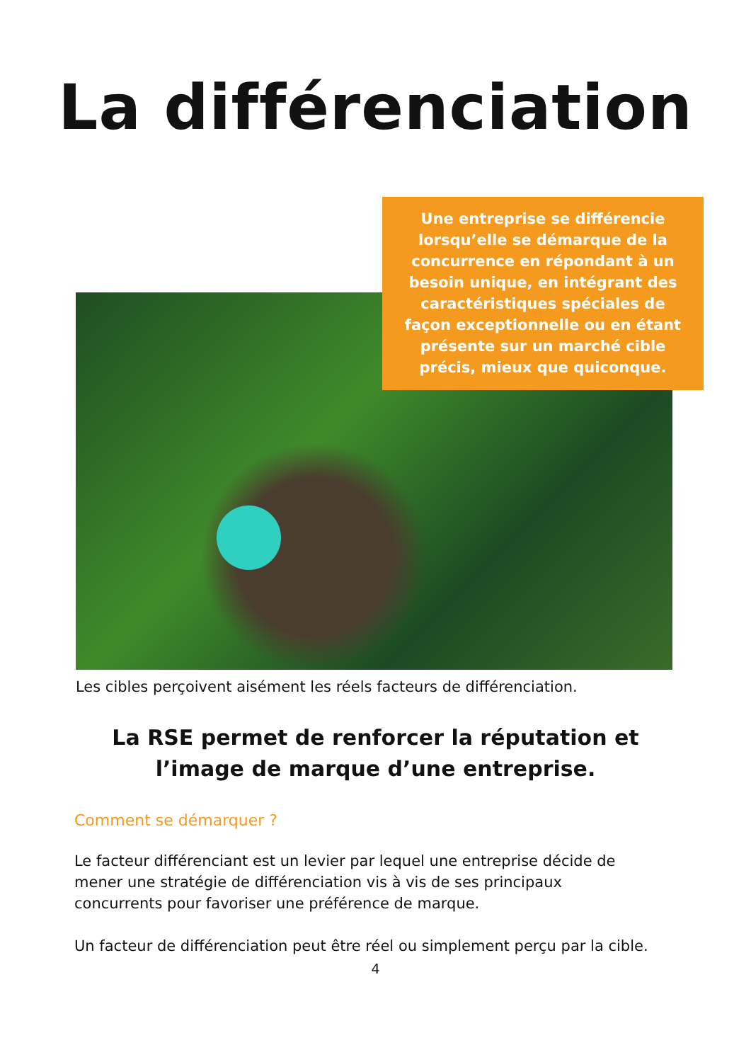La différenciation
Une entreprise se différencie lorsqu’elle se démarque de la concurrence en répondant à un besoin unique, en intégrant des caractéristiques spéciales de façon exceptionnelle ou en étant présente sur un marché cible précis, mieux que quiconque.
Les cibles perçoivent aisément les réels facteurs de différenciation.
La RSE permet de renforcer la réputation et l’image de marque d’une entreprise.
Comment se démarquer ?
Le facteur différenciant est un levier par lequel une entreprise décide de mener une stratégie de différenciation vis à vis de ses principaux concurrents pour favoriser une préférence de marque.
Un facteur de différenciation peut être réel ou simplement perçu par la cible.
4